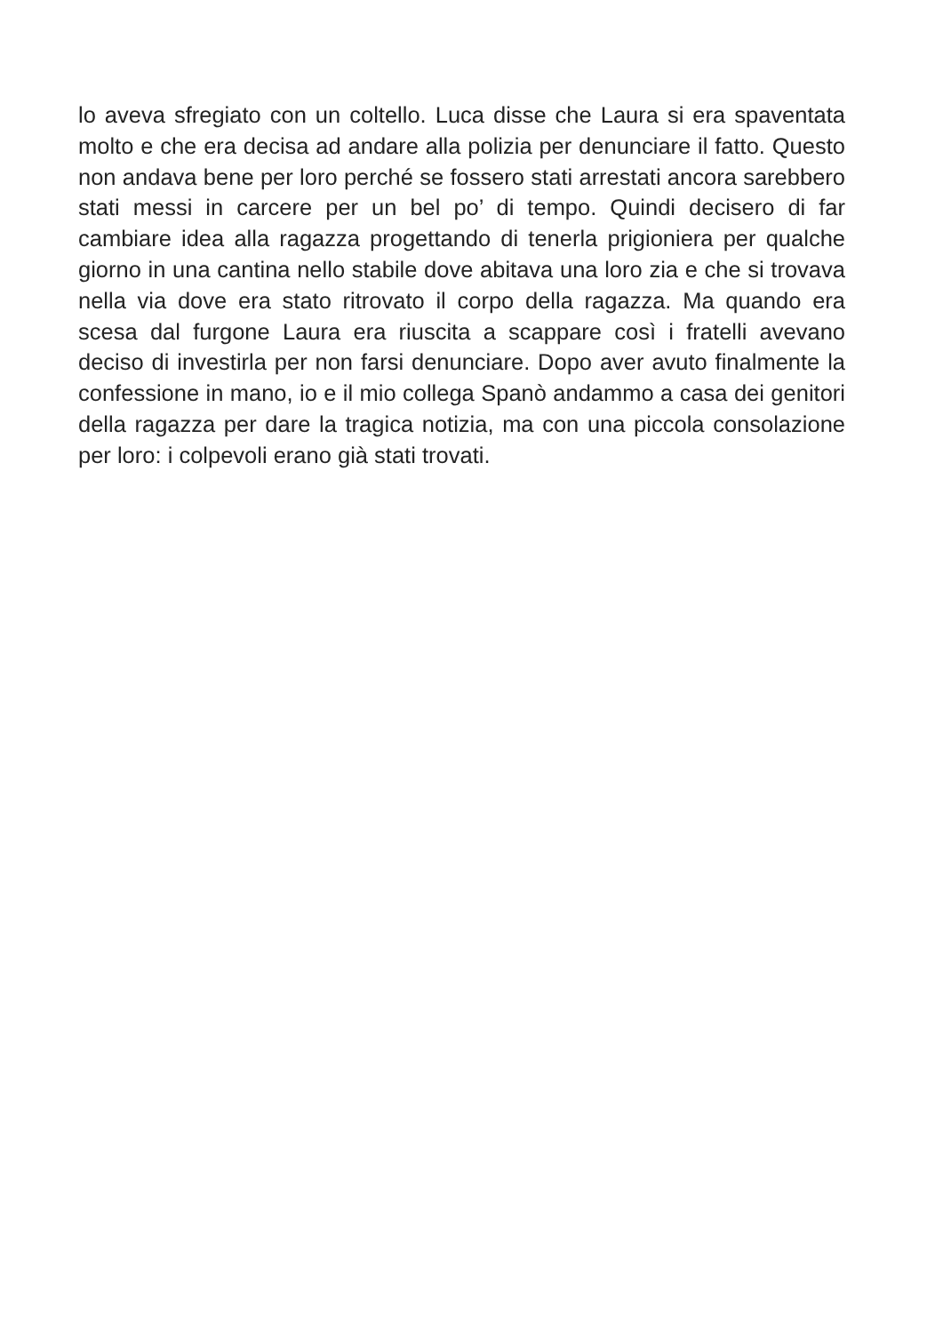lo aveva sfregiato con un coltello. Luca disse che Laura si era spaventata molto e che era decisa ad andare alla polizia per denunciare il fatto. Questo non andava bene per loro perché se fossero stati arrestati ancora sarebbero stati messi in carcere per un bel po’ di tempo. Quindi decisero di far cambiare idea alla ragazza progettando di tenerla prigioniera per qualche giorno in una cantina nello stabile dove abitava una loro zia e che si trovava nella via dove era stato ritrovato il corpo della ragazza. Ma quando era scesa dal furgone Laura era riuscita a scappare così i fratelli avevano deciso di investirla per non farsi denunciare. Dopo aver avuto finalmente la confessione in mano, io e il mio collega Spanò andammo a casa dei genitori della ragazza per dare la tragica notizia, ma con una piccola consolazione per loro: i colpevoli erano già stati trovati.